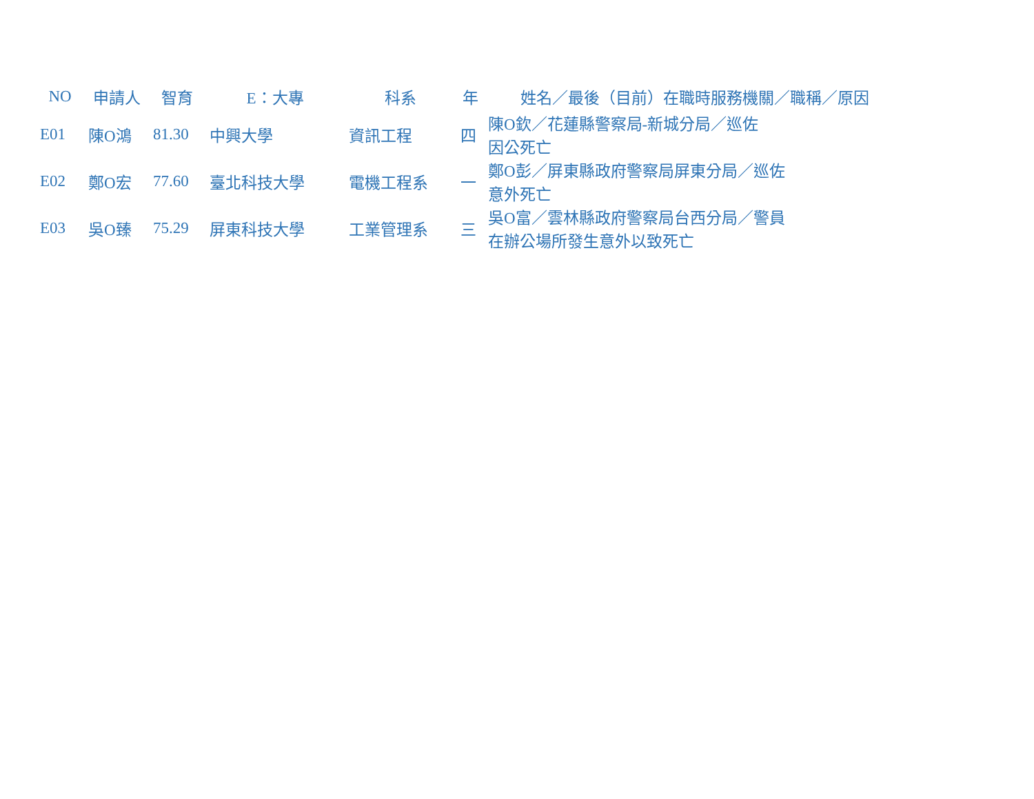| NO | 申請人 | 智育 | E：大專 | 科系 | 年 | 姓名／最後（目前）在職時服務機關／職稱／原因 |
| --- | --- | --- | --- | --- | --- | --- |
| E01 | 陳O鴻 | 81.30 | 中興大學 | 資訊工程 | 四 | 陳O欽／花蓮縣警察局-新城分局／巡佐 因公死亡 |
| E02 | 鄭O宏 | 77.60 | 臺北科技大學 | 電機工程系 | 一 | 鄭O彭／屏東縣政府警察局屏東分局／巡佐 意外死亡 |
| E03 | 吳O臻 | 75.29 | 屏東科技大學 | 工業管理系 | 三 | 吳O富／雲林縣政府警察局台西分局／警員 在辦公場所發生意外以致死亡 |